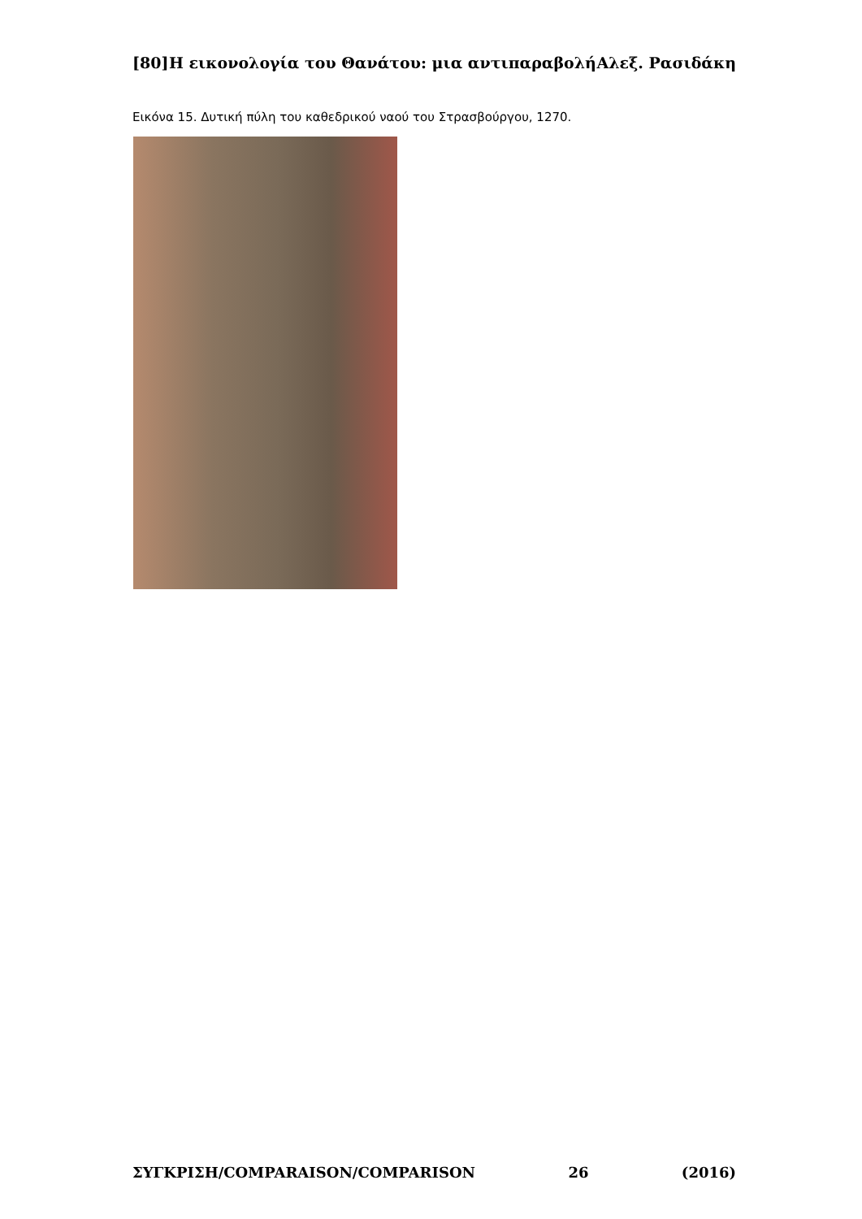[80] Η εικονολογία του Θανάτου: μια αντιπαραβολή Αλεξ. Ρασιδάκη
Εικόνα 15. Δυτική πύλη του καθεδρικού ναού του Στρασβούργου, 1270.
ΣΥΓΚΡΙΣΗ/COMPARAISON/COMPARISON 26 (2016)